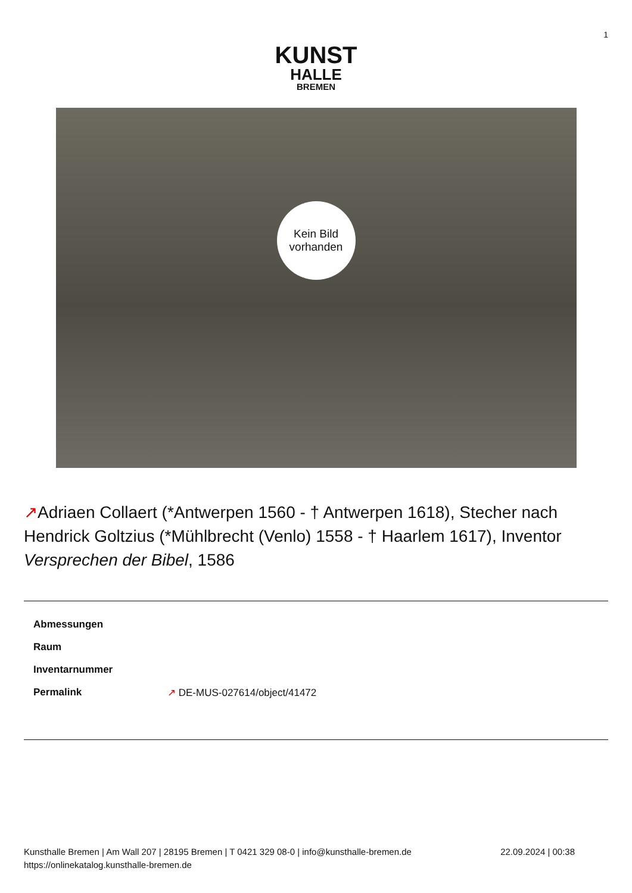1
KUNST
HALLE
BREMEN
Kein Bild
vorhanden
↗Adriaen Collaert (*Antwerpen 1560 - † Antwerpen 1618), Stecher nach Hendrick Goltzius (*Mühlbrecht (Venlo) 1558 - † Haarlem 1617), Inventor
Versprechen der Bibel, 1586
| Abmessungen | |
| Raum | |
| Inventarnummer | |
| Permalink | ↗ DE-MUS-027614/object/41472 |
Kunsthalle Bremen | Am Wall 207 | 28195 Bremen | T 0421 329 08-0 | info@kunsthalle-bremen.de
https://onlinekatalog.kunsthalle-bremen.de
22.09.2024 | 00:38